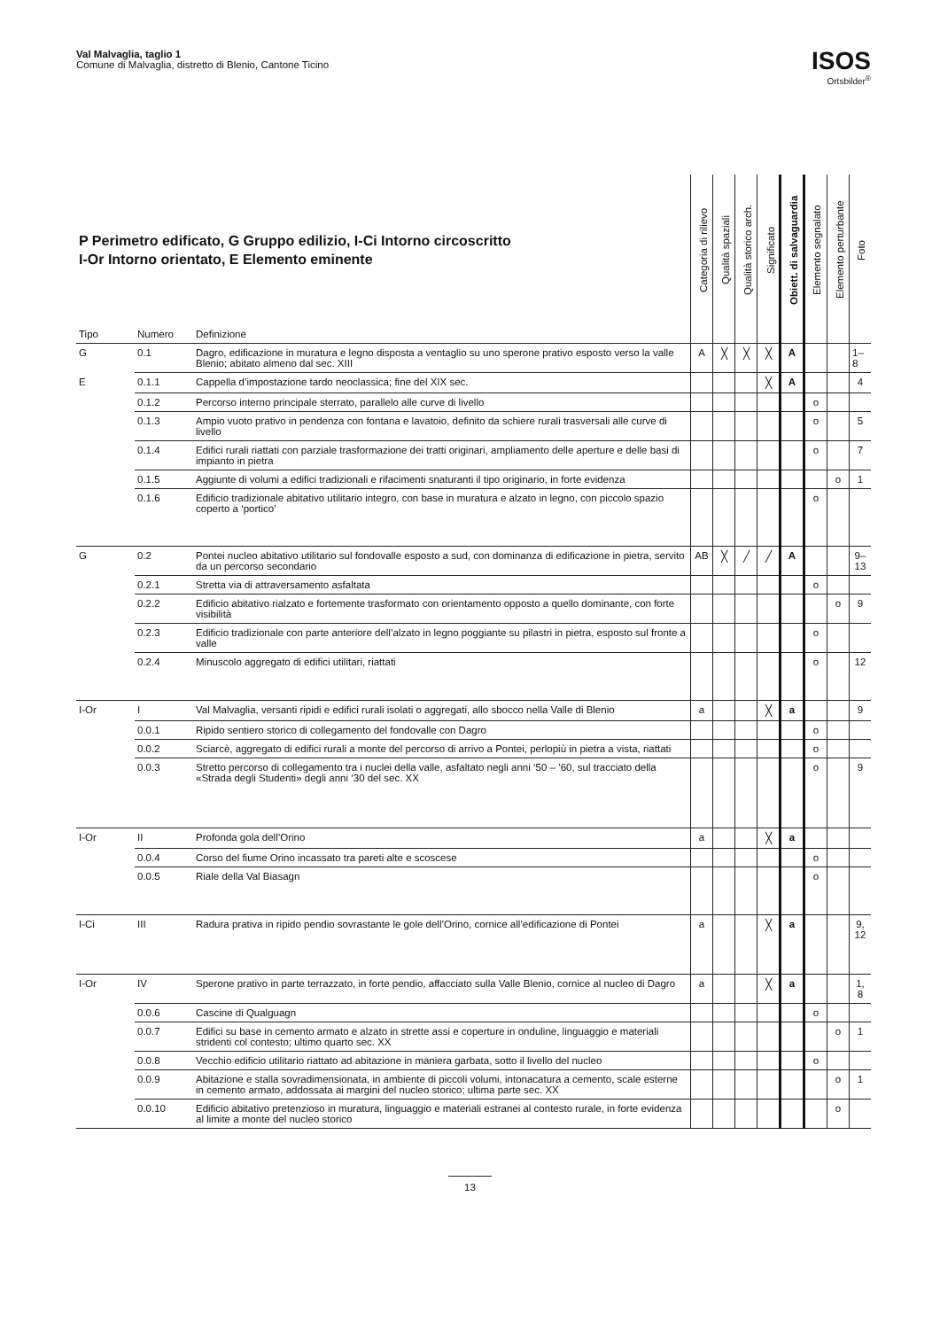Val Malvaglia, taglio 1
Comune di Malvaglia, distretto di Blenio, Cantone Ticino
ISOS
Ortsbilder<sup>®</sup>
| P Perimetro edificato, G Gruppo edilizio, I-Ci Intorno circoscritto I-Or Intorno orientato, E Elemento eminente | | | Categoria di rilievo | Qualità spaziali | Qualità storico arch. | Significato | Obiett. di salvaguardia | Elemento segnalato | Elemento perturbante | Foto |
| --- | --- | --- | --- | --- | --- | --- | --- | --- | --- | --- |
| Tipo | Numero | Definizione | | | | | | | | |
| G | 0.1 | Dagro, edificazione in muratura e legno disposta a ventaglio su uno sperone prativo esposto verso la valle Blenio; abitato almeno dal sec. XIII | A | ╳ | ╳ | ╳ | A | | | 1–8 |
| E | 0.1.1 | Cappella d’impostazione tardo neoclassica; fine del XIX sec. | | | | ╳ | A | | | 4 |
| | 0.1.2 | Percorso interno principale sterrato, parallelo alle curve di livello | | | | | | o | | |
| | 0.1.3 | Ampio vuoto prativo in pendenza con fontana e lavatoio, definito da schiere rurali trasversali alle curve di livello | | | | | | o | | 5 |
| | 0.1.4 | Edifici rurali riattati con parziale trasformazione dei tratti originari, ampliamento delle aperture e delle basi di impianto in pietra | | | | | | o | | 7 |
| | 0.1.5 | Aggiunte di volumi a edifici tradizionali e rifacimenti snaturanti il tipo originario, in forte evidenza | | | | | | | o | 1 |
| | 0.1.6 | Edificio tradizionale abitativo utilitario integro, con base in muratura e alzato in legno, con piccolo spazio coperto a ‘portico’ | | | | | | o | | |
| G | 0.2 | Pontei nucleo abitativo utilitario sul fondovalle esposto a sud, con dominanza di edificazione in pietra, servito da un percorso secondario | AB | ╳ | ╱ | ╱ | A | | | 9–13 |
| | 0.2.1 | Stretta via di attraversamento asfaltata | | | | | | o | | |
| | 0.2.2 | Edificio abitativo rialzato e fortemente trasformato con orientamento opposto a quello dominante, con forte visibilità | | | | | | | o | 9 |
| | 0.2.3 | Edificio tradizionale con parte anteriore dell’alzato in legno poggiante su pilastri in pietra, esposto sul fronte a valle | | | | | | o | | |
| | 0.2.4 | Minuscolo aggregato di edifici utilitari, riattati | | | | | | o | | 12 |
| I-Or | I | Val Malvaglia, versanti ripidi e edifici rurali isolati o aggregati, allo sbocco nella Valle di Blenio | a | | | ╳ | a | | | 9 |
| | 0.0.1 | Ripido sentiero storico di collegamento del fondovalle con Dagro | | | | | | o | | |
| | 0.0.2 | Sciarcè, aggregato di edifici rurali a monte del percorso di arrivo a Pontei, perlopiù in pietra a vista, riattati | | | | | | o | | |
| | 0.0.3 | Stretto percorso di collegamento tra i nuclei della valle, asfaltato negli anni ‘50 – ’60, sul tracciato della «Strada degli Studenti» degli anni ‘30 del sec. XX | | | | | | o | | 9 |
| I-Or | II | Profonda gola dell’Orino | a | | | ╳ | a | | | |
| | 0.0.4 | Corso del fiume Orino incassato tra pareti alte e scoscese | | | | | | o | | |
| | 0.0.5 | Riale della Val Biasagn | | | | | | o | | |
| I-Ci | III | Radura prativa in ripido pendio sovrastante le gole dell’Orino, cornice all’edificazione di Pontei | a | | | ╳ | a | | | 9, 12 |
| I-Or | IV | Sperone prativo in parte terrazzato, in forte pendio, affacciato sulla Valle Blenio, cornice al nucleo di Dagro | a | | | ╳ | a | | | 1, 8 |
| | 0.0.6 | Cascine di Qualguagn | | | | | | o | | |
| | 0.0.7 | Edifici su base in cemento armato e alzato in strette assi e coperture in onduline, linguaggio e materiali stridenti col contesto; ultimo quarto sec. XX | | | | | | | o | 1 |
| | 0.0.8 | Vecchio edificio utilitario riattato ad abitazione in maniera garbata, sotto il livello del nucleo | | | | | | o | | |
| | 0.0.9 | Abitazione e stalla sovradimensionata, in ambiente di piccoli volumi, intonacatura a cemento, scale esterne in cemento armato, addossata ai margini del nucleo storico; ultima parte sec. XX | | | | | | | o | 1 |
| | 0.0.10 | Edificio abitativo pretenzioso in muratura, linguaggio e materiali estranei al contesto rurale, in forte evidenza al limite a monte del nucleo storico | | | | | | | o | |
13